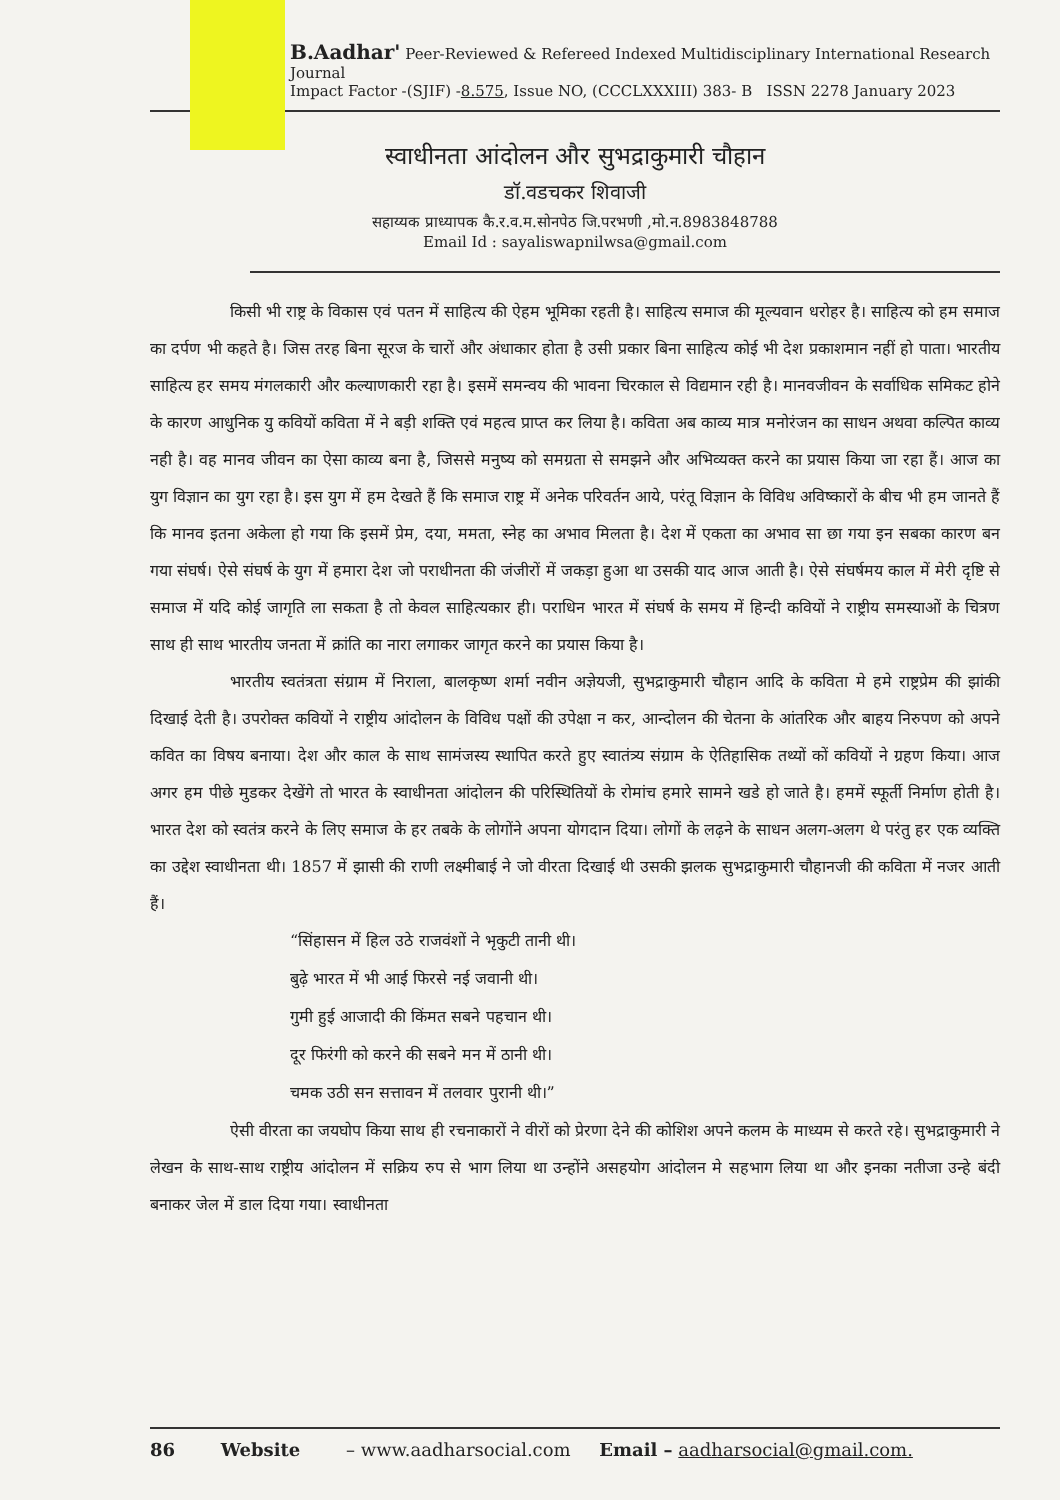B.Aadhar' Peer-Reviewed & Refereed Indexed Multidisciplinary International Research Journal
Impact Factor -(SJIF) -8.575, Issue NO, (CCCLXXXIII) 383- B ISSN 2278 January 2023
स्वाधीनता आंदोलन और सुभद्राकुमारी चौहान
डॉ.वडचकर शिवाजी
सहाय्यक प्राध्यापक कै.र.व.म.सोनपेठ जि.परभणी ,मो.न.8983848788
Email Id : sayaliswapnilwsa@gmail.com
किसी भी राष्ट्र के विकास एवं पतन में साहित्य की ऐहम भूमिका रहती है। साहित्य समाज की मूल्यवान धरोहर है। साहित्य को हम समाज का दर्पण भी कहते है। जिस तरह बिना सूरज के चारों और अंधाकार होता है उसी प्रकार बिना साहित्य कोई भी देश प्रकाशमान नहीं हो पाता। भारतीय साहित्य हर समय मंगलकारी और कल्याणकारी रहा है। इसमें समन्वय की भावना चिरकाल से विद्यमान रही है। मानवजीवन के सर्वाधिक समिकट होने के कारण आधुनिक यु कवियों कविता में ने बड़ी शक्ति एवं महत्व प्राप्त कर लिया है। कविता अब काव्य मात्र मनोरंजन का साधन अथवा कल्पित काव्य नही है। वह मानव जीवन का ऐसा काव्य बना है, जिससे मनुष्य को समग्रता से समझने और अभिव्यक्त करने का प्रयास किया जा रहा हैं। आज का युग विज्ञान का युग रहा है। इस युग में हम देखते हैं कि समाज राष्ट्र में अनेक परिवर्तन आये, परंतू विज्ञान के विविध अविष्कारों के बीच भी हम जानते हैं कि मानव इतना अकेला हो गया कि इसमें प्रेम, दया, ममता, स्नेह का अभाव मिलता है। देश में एकता का अभाव सा छा गया इन सबका कारण बन गया संघर्ष। ऐसे संघर्ष के युग में हमारा देश जो पराधीनता की जंजीरों में जकड़ा हुआ था उसकी याद आज आती है। ऐसे संघर्षमय काल में मेरी दृष्टि से समाज में यदि कोई जागृति ला सकता है तो केवल साहित्यकार ही। पराधिन भारत में संघर्ष के समय में हिन्दी कवियों ने राष्ट्रीय समस्याओं के चित्रण साथ ही साथ भारतीय जनता में क्रांति का नारा लगाकर जागृत करने का प्रयास किया है।
भारतीय स्वतंत्रता संग्राम में निराला, बालकृष्ण शर्मा नवीन अज्ञेयजी, सुभद्राकुमारी चौहान आदि के कविता मे हमे राष्ट्रप्रेम की झांकी दिखाई देती है। उपरोक्त कवियों ने राष्ट्रीय आंदोलन के विविध पक्षों की उपेक्षा न कर, आन्दोलन की चेतना के आंतरिक और बाहय निरुपण को अपने कवित का विषय बनाया। देश और काल के साथ सामंजस्य स्थापित करते हुए स्वातंत्र्य संग्राम के ऐतिहासिक तथ्यों कों कवियों ने ग्रहण किया। आज अगर हम पीछे मुडकर देखेंगे तो भारत के स्वाधीनता आंदोलन की परिस्थितियों के रोमांच हमारे सामने खडे हो जाते है। हममें स्फूर्ती निर्माण होती है। भारत देश को स्वतंत्र करने के लिए समाज के हर तबके के लोगोंने अपना योगदान दिया। लोगों के लढ़ने के साधन अलग-अलग थे परंतु हर एक व्यक्ति का उद्देश स्वाधीनता थी। 1857 में झासी की राणी लक्ष्मीबाई ने जो वीरता दिखाई थी उसकी झलक सुभद्राकुमारी चौहानजी की कविता में नजर आती हैं।
“सिंहासन में हिल उठे राजवंशों ने भृकुटी तानी थी।
बुढ़े भारत में भी आई फिरसे नई जवानी थी।
गुमी हुई आजादी की किंमत सबने पहचान थी।
दूर फिरंगी को करने की सबने मन में ठानी थी।
चमक उठी सन सत्तावन में तलवार पुरानी थी।”
ऐसी वीरता का जयघोप किया साथ ही रचनाकारों ने वीरों को प्रेरणा देने की कोशिश अपने कलम के माध्यम से करते रहे। सुभद्राकुमारी ने लेखन के साथ-साथ राष्ट्रीय आंदोलन में सक्रिय रुप से भाग लिया था उन्होंने असहयोग आंदोलन मे सहभाग लिया था और इनका नतीजा उन्हे बंदी बनाकर जेल में डाल दिया गया। स्वाधीनता
86 Website – www.aadharsocial.com Email – aadharsocial@gmail.com.